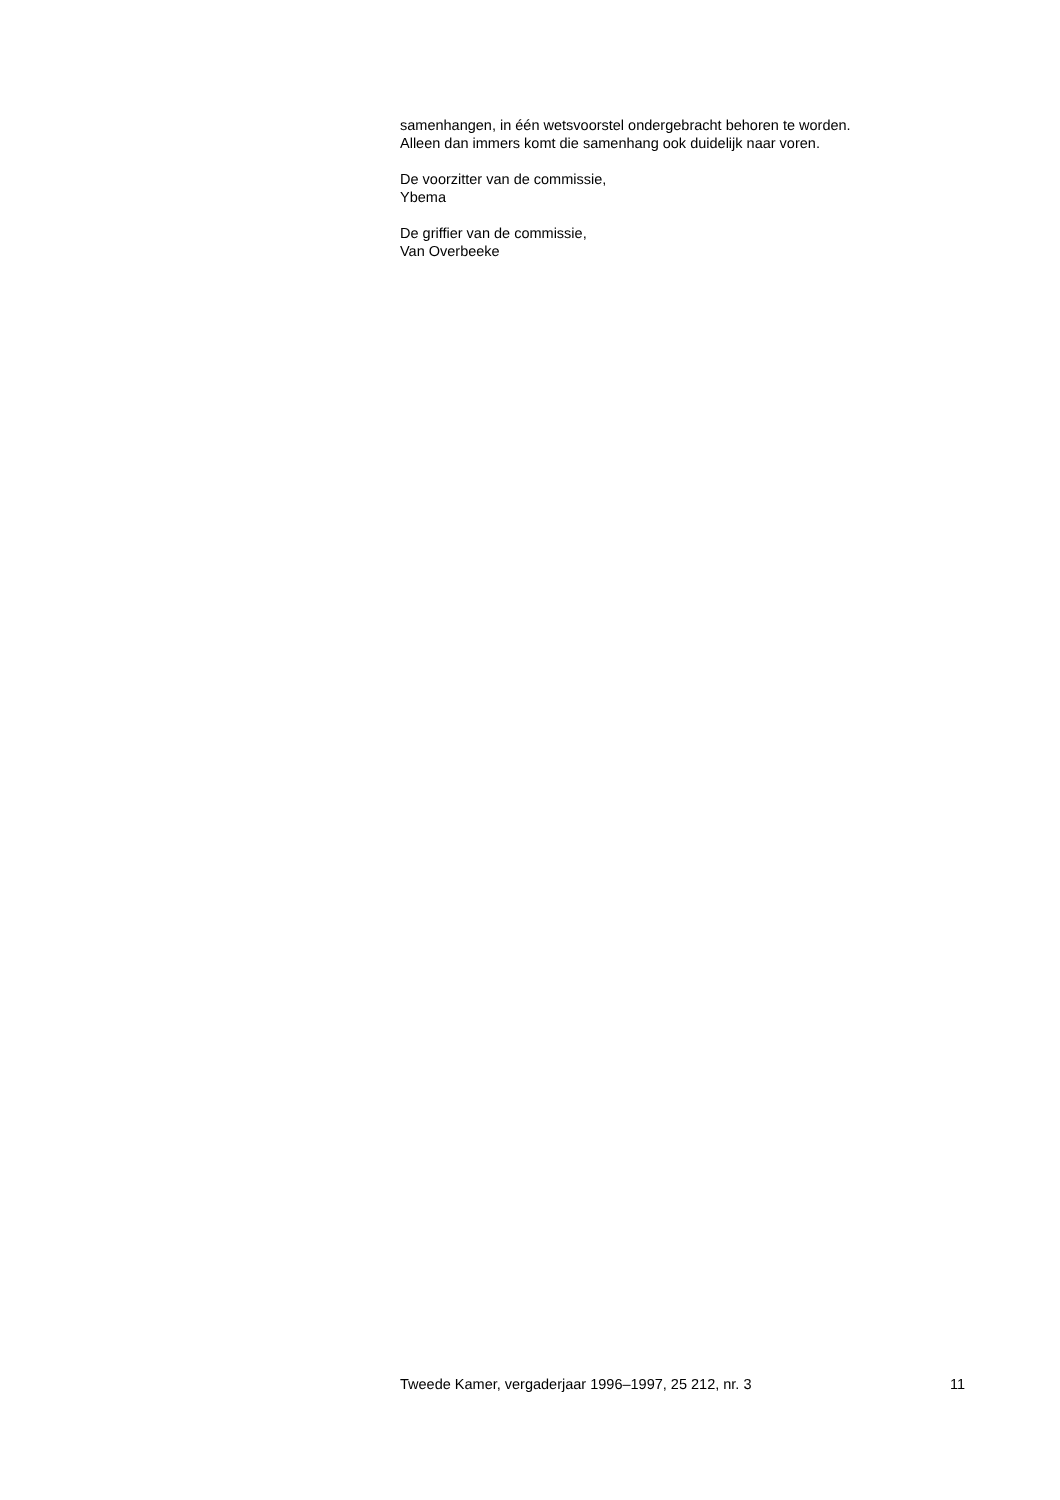samenhangen, in één wetsvoorstel ondergebracht behoren te worden.
Alleen dan immers komt die samenhang ook duidelijk naar voren.
De voorzitter van de commissie,
Ybema
De griffier van de commissie,
Van Overbeeke
Tweede Kamer, vergaderjaar 1996–1997, 25 212, nr. 3 11